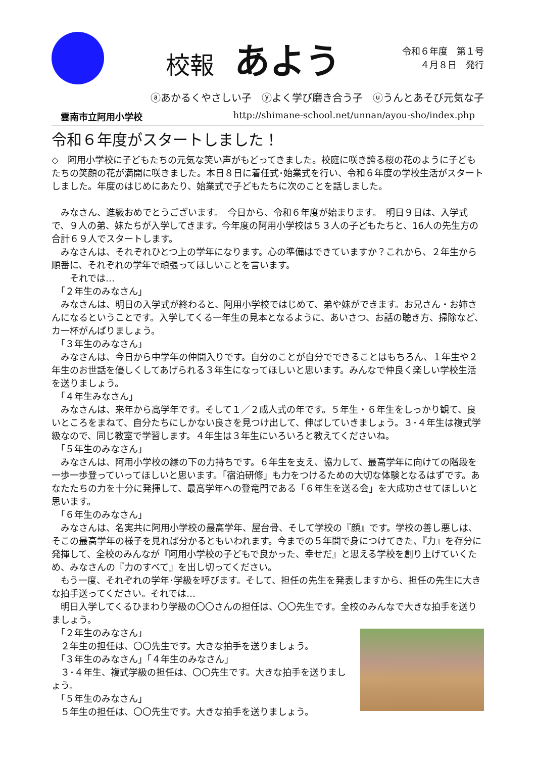校報 あよう
令和６年度　第１号
４月８日　発行
ⓐあかるくやさしい子　ⓨよく学び磨き合う子　ⓤうんとあそび元気な子
雲南市立阿用小学校 http://shimane-school.net/unnan/ayou-sho/index.php
令和６年度がスタートしました！
◇　阿用小学校に子どもたちの元気な笑い声がもどってきました。校庭に咲き誇る桜の花のように子どもたちの笑顔の花が満開に咲きました。本日８日に着任式･始業式を行い、令和６年度の学校生活がスタートしました。年度のはじめにあたり、始業式で子どもたちに次のことを話しました。
　みなさん、進級おめでとうございます。　今日から、令和６年度が始まります。　明日９日は、入学式で、９人の弟、妹たちが入学してきます。今年度の阿用小学校は５３人の子どもたちと、16人の先生方の合計６９人でスタートします。
　みなさんは、それぞれひとつ上の学年になります。心の準備はできていますか？これから、２年生から順番に、それぞれの学年で頑張ってほしいことを言います。
　　それでは…
　「２年生のみなさん」
　みなさんは、明日の入学式が終わると、阿用小学校ではじめて、弟や妹ができます。お兄さん・お姉さんになるということです。入学してくる一年生の見本となるように、あいさつ、お話の聴き方、掃除など、カ一杯がんばりましょう。
　「３年生のみなさん」
　みなさんは、今日から中学年の仲間入りです。自分のことが自分でできることはもちろん、１年生や２年生のお世話を優しくしてあげられる３年生になってほしいと思います。みんなで仲良く楽しい学校生活を送りましょう。
　「４年生みなさん」
　みなさんは、来年から高学年です。そして１／２成人式の年です。５年生・６年生をしっかり観て、良いところをまねて、自分たちにしかない良さを見つけ出して、伸ばしていきましょう。３･４年生は複式学級なので、同じ教室で学習します。４年生は３年生にいろいろと教えてくださいね。
　「５年生のみなさん」
　みなさんは、阿用小学校の縁の下の力持ちです。６年生を支え、協力して、最高学年に向けての階段を一歩一歩登っていってほしいと思います。「宿泊研修」も力をつけるための大切な体験となるはずです。あなたたちの力を十分に発揮して、最高学年への登竜門である「６年生を送る会」を大成功させてほしいと思います。
　「６年生のみなさん」
　みなさんは、名実共に阿用小学校の最高学年、屋台骨、そして学校の『顔』です。学校の善し悪しは、そこの最高学年の様子を見れば分かるともいわれます。今までの５年間で身につけてきた、『力』を存分に発揮して、全校のみんなが『阿用小学校の子どもで良かった、幸せだ』と思える学校を創り上げていくため、みなさんの『力のすべて』を出し切ってください。
　もう一度、それぞれの学年･学級を呼びます。そして、担任の先生を発表しますから、担任の先生に大きな拍手送ってください。それでは…
　明日入学してくるひまわり学級の〇〇さんの担任は、〇〇先生です。全校のみんなで大きな拍手を送りましょう。
　「２年生のみなさん」
　２年生の担任は、〇〇先生です。大きな拍手を送りましょう。
　「３年生のみなさん」「４年生のみなさん」
　３･４年生、複式学級の担任は、〇〇先生です。大きな拍手を送りましょう。
　「５年生のみなさん」
　５年生の担任は、〇〇先生です。大きな拍手を送りましょう。